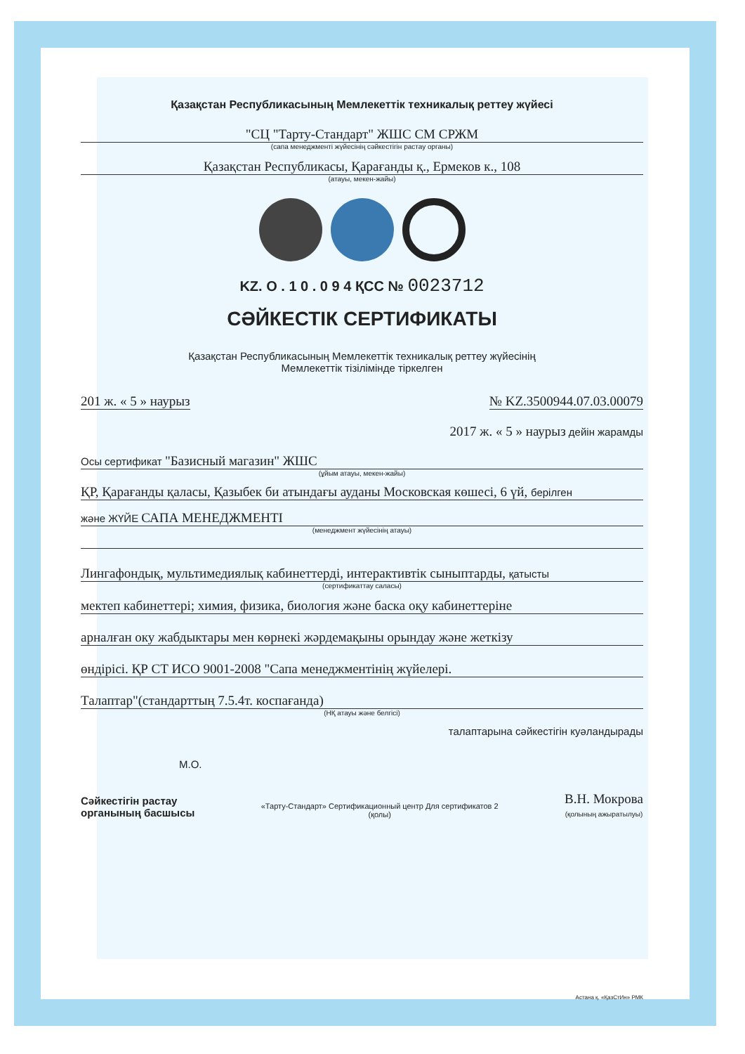Қазақстан Республикасының Мемлекеттік техникалық реттеу жүйесі
"СЦ "Тарту-Стандарт" ЖШС СМ СРЖМ
(сапа менеджменті жүйесінің сәйкестігін растау органы)
Қазақстан Республикасы, Қарағанды қ., Ермеков к., 108
(атауы, мекен-жайы)
KZ. О . 1 0 . 0 9 4 ҚСС № 0023712
СӘЙКЕСТІК СЕРТИФИКАТЫ
Қазақстан Республикасының Мемлекеттік техникалық реттеу жүйесінің
Мемлекеттік тізілімінде тіркелген
201 ж. « 5 » наурыз № KZ.3500944.07.03.00079
2017 ж. « 5 » наурыз дейін жарамды
Осы сертификат "Базисный магазин" ЖШС
(ұйым атауы, мекен-жайы)
ҚР, Қарағанды қаласы, Қазыбек би атындағы ауданы Московская көшесі, 6 үй, берілген
және ЖҮЙЕ САПА МЕНЕДЖМЕНТІ
(менеджмент жүйесінің атауы)
Лингафондық, мультимедиялық кабинеттерді, интерактивтік сыныптарды, қатысты
(сертификаттау саласы)
мектеп кабинеттері; химия, физика, биология және баска оқу кабинеттеріне
арналған оку жабдыктары мен көрнекі жәрдемақыны орындау және жеткізу
өндірісі. ҚР СТ ИСО 9001-2008 "Сапа менеджментінің жүйелері.
Талаптар"(стандарттың 7.5.4т. коспағанда)
(НҚ атауы және белгісі)
талаптарына сәйкестігін куәландырады
М.О.
Сәйкестігін растау
органының басшысы
«Тарту-Стандарт» Сертификационный центр Для сертификатов 2
(қолы)
В.Н. Мокрова
(қолының ажыратылуы)
Астана қ. «ҚазСтИн» РМК